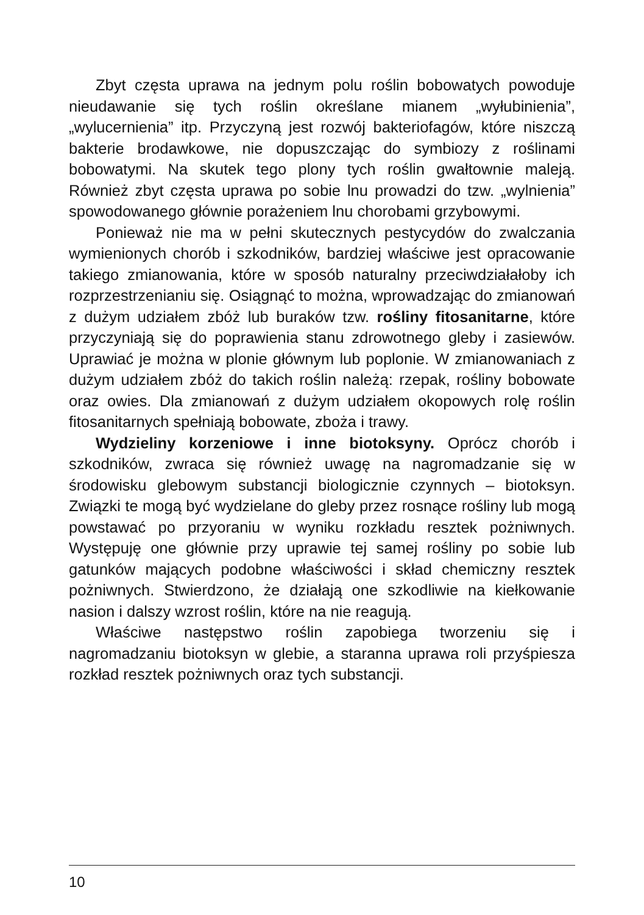Zbyt częsta uprawa na jednym polu roślin bobowatych powoduje nieudawanie się tych roślin określane mianem „wyłubinienia”, „wylucernienia” itp. Przyczyną jest rozwój bakteriofagów, które niszczą bakterie brodawkowe, nie dopuszczając do symbiozy z roślinami bobowatymi. Na skutek tego plony tych roślin gwałtownie maleją. Również zbyt częsta uprawa po sobie lnu prowadzi do tzw. „wylnienia” spowodowanego głównie porażeniem lnu chorobami grzybowymi.
Ponieważ nie ma w pełni skutecznych pestycydów do zwalczania wymienionych chorób i szkodników, bardziej właściwe jest opracowanie takiego zmianowania, które w sposób naturalny przeciwdziałałoby ich rozprzestrzenianiu się. Osiągnąć to można, wprowadzając do zmianowań z dużym udziałem zbóż lub buraków tzw. rośliny fitosanitarne, które przyczyniają się do poprawienia stanu zdrowotnego gleby i zasiewów. Uprawiać je można w plonie głównym lub poplonie. W zmianowaniach z dużym udziałem zbóż do takich roślin należą: rzepak, rośliny bobowate oraz owies. Dla zmianowań z dużym udziałem okopowych rolę roślin fitosanitarnych spełniają bobowate, zboża i trawy.
Wydzieliny korzeniowe i inne biotoksyny. Oprócz chorób i szkodników, zwraca się również uwagę na nagromadzanie się w środowisku glebowym substancji biologicznie czynnych – biotoksyn. Związki te mogą być wydzielane do gleby przez rosnące rośliny lub mogą powstawać po przyoraniu w wyniku rozkładu resztek pożniwnych. Występuję one głównie przy uprawie tej samej rośliny po sobie lub gatunków mających podobne właściwości i skład chemiczny resztek pożniwnych. Stwierdzono, że działają one szkodliwie na kiełkowanie nasion i dalszy wzrost roślin, które na nie reagują.
Właściwe następstwo roślin zapobiega tworzeniu się i nagromadzaniu biotoksyn w glebie, a staranna uprawa roli przyśpiesza rozkład resztek pożniwnych oraz tych substancji.
10